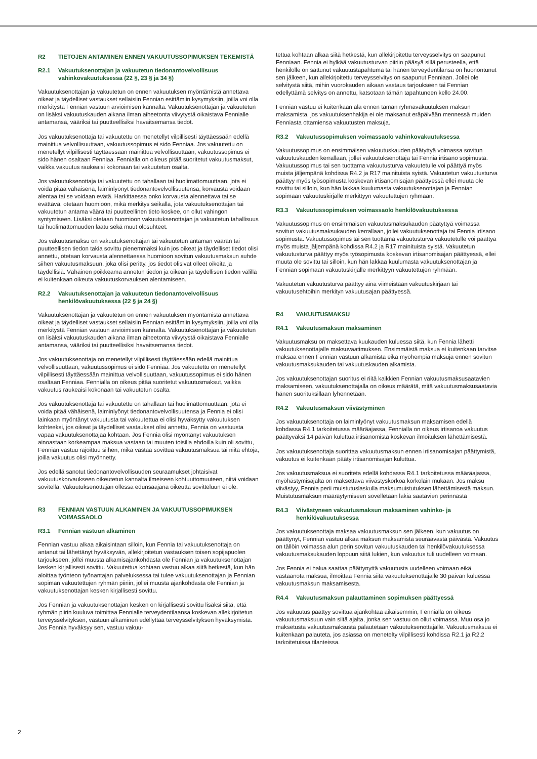R2 TIETOJEN ANTAMINEN ENNEN VAKUUTUSSOPIMUKSEN TEKEMISTÄ
R2.1 Vakuutuksenottajan ja vakuutetun tiedonantovelvollisuus vahinkovakuutuksessa (22 §, 23 § ja 34 §)
Vakuutuksenottajan ja vakuutetun on ennen vakuutuksen myöntämistä annettava oikeat ja täydelliset vastaukset sellaisiin Fennian esittämiin kysymyksiin, joilla voi olla merkitystä Fennian vastuun arvioimisen kannalta. Vakuutuksenottajan ja vakuutetun on lisäksi vakuutuskauden aikana ilman aiheetonta viivytystä oikaistava Fennialle antamansa, vääriksi tai puutteellisiksi havaitsemansa tiedot.
Jos vakuutuksenottaja tai vakuutettu on menetellyt vilpillisesti täyttäessään edellä mainittua velvollisuuttaan, vakuutussopimus ei sido Fenniaa. Jos vakuutettu on menetellyt vilpillisesti täyttäessään mainittua velvollisuuttaan, vakuutussopimus ei sido hänen osaltaan Fenniaa. Fennialla on oikeus pitää suoritetut vakuutusmaksut, vaikka vakuutus raukeaisi kokonaan tai vakuutetun osalta.
Jos vakuutuksenottaja tai vakuutettu on tahallaan tai huolimattomuuttaan, jota ei voida pitää vähäisenä, laiminlyönyt tiedonantovelvollisuutensa, korvausta voidaan alentaa tai se voidaan evätä. Harkittaessa onko korvausta alennettava tai se evättävä, otetaan huomioon, mikä merkitys seikalla, jota vakuutuksenottajan tai vakuutetun antama väärä tai puutteellinen tieto koskee, on ollut vahingon syntymiseen. Lisäksi otetaan huomioon vakuutuksenottajan ja vakuutetun tahallisuus tai huolimattomuuden laatu sekä muut olosuhteet.
Jos vakuutusmaksu on vakuutuksenottajan tai vakuutetun antaman väärän tai puutteellisen tiedon takia sovittu pienemmäksi kuin jos oikeat ja täydelliset tiedot olisi annettu, otetaan korvausta alennettaessa huomioon sovitun vakuutusmaksun suhde siihen vakuutusmaksuun, joka olisi peritty, jos tiedot olisivat olleet oikeita ja täydellisiä. Vähäinen poikkeama annetun tiedon ja oikean ja täydellisen tiedon välillä ei kuitenkaan oikeuta vakuutuskorvauksen alentamiseen.
R2.2 Vakuutuksenottajan ja vakuutetun tiedonantovelvollisuus henkilövakuutuksessa (22 § ja 24 §)
Vakuutuksenottajan ja vakuutetun on ennen vakuutuksen myöntämistä annettava oikeat ja täydelliset vastaukset sellaisiin Fennian esittämiin kysymyksiin, joilla voi olla merkitystä Fennian vastuun arvioimisen kannalta. Vakuutuksenottajan ja vakuutetun on lisäksi vakuutuskauden aikana ilman aiheetonta viivytystä oikaistava Fennialle antamansa, vääriksi tai puutteellisiksi havaitsemansa tiedot.
Jos vakuutuksenottaja on menetellyt vilpillisesti täyttäessään edellä mainittua velvollisuuttaan, vakuutussopimus ei sido Fenniaa. Jos vakuutettu on menetellyt vilpillisesti täyttäessään mainittua velvollisuuttaan, vakuutussopimus ei sido hänen osaltaan Fenniaa. Fennialla on oikeus pitää suoritetut vakuutusmaksut, vaikka vakuutus raukeaisi kokonaan tai vakuutetun osalta.
Jos vakuutuksenottaja tai vakuutettu on tahallaan tai huolimattomuuttaan, jota ei voida pitää vähäisenä, laiminlyönyt tiedonantovelvollisuutensa ja Fennia ei olisi lainkaan myöntänyt vakuutusta tai vakuutettua ei olisi hyväksytty vakuutuksen kohteeksi, jos oikeat ja täydelliset vastaukset olisi annettu, Fennia on vastuusta vapaa vakuutuksenottajaa kohtaan. Jos Fennia olisi myöntänyt vakuutuksen ainoastaan korkeampaa maksua vastaan tai muuten toisilla ehdoilla kuin oli sovittu, Fennian vastuu rajoittuu siihen, mikä vastaa sovittua vakuutusmaksua tai niitä ehtoja, joilla vakuutus olisi myönnetty.
Jos edellä sanotut tiedonantovelvollisuuden seuraamukset johtaisivat vakuutuskorvaukseen oikeutetun kannalta ilmeiseen kohtuuttomuuteen, niitä voidaan sovitella. Vakuutuksenottajan ollessa edunsaajana oikeutta sovitteluun ei ole.
R3 FENNIAN VASTUUN ALKAMINEN JA VAKUUTUSSOPIMUKSEN VOIMASSAOLO
R3.1 Fennian vastuun alkaminen
Fennian vastuu alkaa aikaisintaan silloin, kun Fennia tai vakuutuksenottaja on antanut tai lähettänyt hyväksyvän, allekirjoitetun vastauksen toisen sopijapuolen tarjoukseen, jollei muusta alkamisajankohdasta ole Fennian ja vakuutuksenottajan kesken kirjallisesti sovittu. Vakuutettua kohtaan vastuu alkaa siitä hetkestä, kun hän aloittaa työnteon työnantajan palveluksessa tai tulee vakuutuksenottajan ja Fennian sopiman vakuutettujen ryhmän piiriin, jollei muusta ajankohdasta ole Fennian ja vakuutuksenottajan kesken kirjallisesti sovittu.
Jos Fennian ja vakuutuksenottajan kesken on kirjallisesti sovittu lisäksi siitä, että ryhmän piirin kuuluva toimittaa Fennialle terveydentilaansa koskevan allekirjoitetun terveysselvityksen, vastuun alkaminen edellyttää terveysselvityksen hyväksymistä. Jos Fennia hyväksyy sen, vastuu vakuu-
tettua kohtaan alkaa siitä hetkestä, kun allekirjoitettu terveysselvitys on saapunut Fenniaan. Fennia ei hylkää vakuutusturvan piiriin pääsyä sillä perusteella, että henkilölle on sattunut vakuutustapahtuma tai hänen terveydentilansa on huonontunut sen jälkeen, kun allekirjoitettu terveysselvitys on saapunut Fenniaan. Jollei ole selvitystä siitä, mihin vuorokauden aikaan vastaus tarjoukseen tai Fennian edellyttämä selvitys on annettu, katsotaan tämän tapahtuneen kello 24.00.
Fennian vastuu ei kuitenkaan ala ennen tämän ryhmävakuutuksen maksun maksamista, jos vakuutuksenhakija ei ole maksanut eräpäivään mennessä muiden Fenniasta ottamiensa vakuutusten maksuja.
R3.2 Vakuutussopimuksen voimassaolo vahinkovakuutuksessa
Vakuutussopimus on ensimmäisen vakuutuskauden päätyttyä voimassa sovitun vakuutuskauden kerrallaan, jollei vakuutuksenottaja tai Fennia irtisano sopimusta. Vakuutussopimus tai sen tuottama vakuutusturva vakuutetulle voi päättyä myös muista jäljempänä kohdissa R4.2 ja R17 mainituista syistä. Vakuutetun vakuutusturva päättyy myös työsopimusta koskevan irtisanomisajan päättyessä ellei muuta ole sovittu tai silloin, kun hän lakkaa kuulumasta vakuutuksenottajan ja Fennian sopimaan vakuutuskirjalle merkittyyn vakuutettujen ryhmään.
R3.3 Vakuutussopimuksen voimassaolo henkilövakuutuksessa
Vakuutussopimus on ensimmäisen vakuutusmaksukauden päätyttyä voimassa sovitun vakuutusmaksukauden kerrallaan, jollei vakuutuksenottaja tai Fennia irtisano sopimusta. Vakuutussopimus tai sen tuottama vakuutusturva vakuutetulle voi päättyä myös muista jäljempänä kohdissa R4.2 ja R17 mainituista syistä. Vakuutetun vakuutusturva päättyy myös työsopimusta koskevan irtisanomisajan päättyessä, ellei muuta ole sovittu tai silloin, kun hän lakkaa kuulumasta vakuutuksenottajan ja Fennian sopimaan vakuutuskirjalle merkittyyn vakuutettujen ryhmään.
Vakuutetun vakuutusturva päättyy aina viimeistään vakuutuskirjaan tai vakuutusehtoihin merkityn vakuutusajan päättyessä.
R4 VAKUUTUSMAKSU
R4.1 Vakuutusmaksun maksaminen
Vakuutusmaksu on maksettava kuukauden kuluessa siitä, kun Fennia lähetti vakuutuksenottajalle maksuvaatimuksen. Ensimmäistä maksua ei kuitenkaan tarvitse maksaa ennen Fennian vastuun alkamista eikä myöhempiä maksuja ennen sovitun vakuutusmaksukauden tai vakuutuskauden alkamista.
Jos vakuutuksenottajan suoritus ei riitä kaikkien Fennian vakuutusmaksusaatavien maksamiseen, vakuutuksenottajalla on oikeus määrätä, mitä vakuutusmaksusaatavia hänen suorituksillaan lyhennetään.
R4.2 Vakuutusmaksun viivästyminen
Jos vakuutuksenottaja on laiminlyönyt vakuutusmaksun maksamisen edellä kohdassa R4.1 tarkoitetussa määräajassa, Fennialla on oikeus irtisanoa vakuutus päättyväksi 14 päivän kuluttua irtisanomista koskevan ilmoituksen lähettämisestä.
Jos vakuutuksenottaja suorittaa vakuutusmaksun ennen irtisanomisajan päättymistä, vakuutus ei kuitenkaan pääty irtisanomisajan kuluttua.
Jos vakuutusmaksua ei suoriteta edellä kohdassa R4.1 tarkoitetussa määräajassa, myöhästymisajalta on maksettava viivästyskorkoa korkolain mukaan. Jos maksu viivästyy, Fennia perii muistutuslaskulla maksumuistutuksen lähettämisestä maksun. Muistutusmaksun määräytymiseen sovelletaan lakia saatavien perinnästä
R4.3 Viivästyneen vakuutusmaksun maksaminen vahinko- ja henkilövakuutuksessa
Jos vakuutuksenottaja maksaa vakuutusmaksun sen jälkeen, kun vakuutus on päättynyt, Fennian vastuu alkaa maksun maksamista seuraavasta päivästä. Vakuutus on tällöin voimassa alun perin sovitun vakuutuskauden tai henkilövakuutuksessa vakuutusmaksukauden loppuun siitä lukien, kun vakuutus tuli uudelleen voimaan.
Jos Fennia ei halua saattaa päättynyttä vakuutusta uudelleen voimaan eikä vastaanota maksua, ilmoittaa Fennia siitä vakuutuksenottajalle 30 päivän kuluessa vakuutusmaksun maksamisesta.
R4.4 Vakuutusmaksun palauttaminen sopimuksen päättyessä
Jos vakuutus päättyy sovittua ajankohtaa aikaisemmin, Fennialla on oikeus vakuutusmaksuun vain siltä ajalta, jonka sen vastuu on ollut voimassa. Muu osa jo maksetusta vakuutusmaksusta palautetaan vakuutuksenottajalle. Vakuutusmaksua ei kuitenkaan palauteta, jos asiassa on menetelty vilpillisesti kohdissa R2.1 ja R2.2 tarkoitetuissa tilanteissa.
2